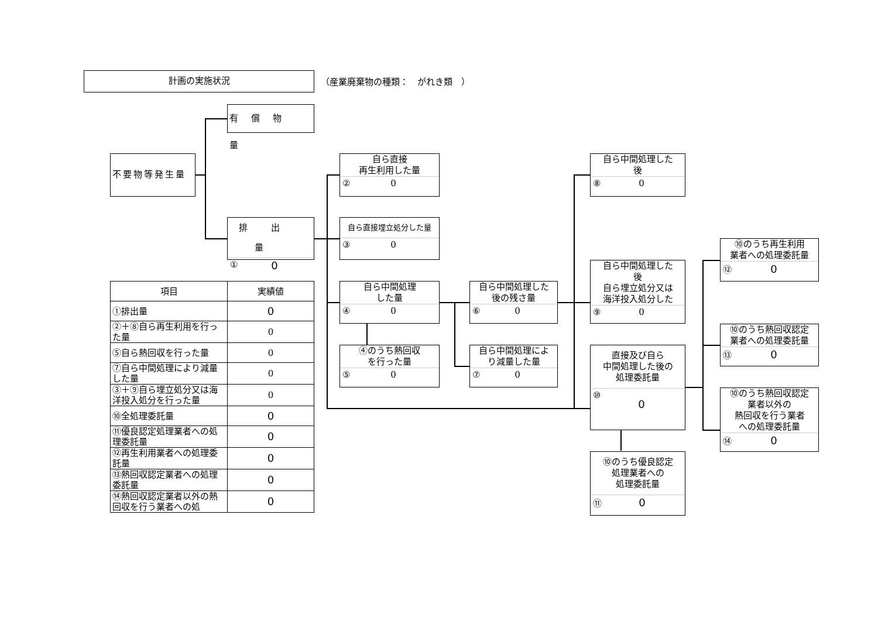計画の実施状況 （産業廃棄物の種類：　がれき類　）
有償物量
不要物等発生量
排出量
① 0
自ら直接
再生利用した量
② 0
自ら直接埋立処分した量
③ 0
自ら中間処理
した量
④ 0
④のうち熱回収
を行った量
⑤ 0
自ら中間処理した
後の残さ量
⑥ 0
自ら中間処理によ
り減量した量
⑦ 0
自ら中間処理した
後
⑧ 0
自ら中間処理した
後
自ら埋立処分又は
海洋投入処分した
⑨ 0
直接及び自ら
中間処理した後の
処理委託量
⑩ 0
⑩のうち優良認定
処理業者への
処理委託量
⑪ 0
⑩のうち再生利用
業者への処理委託量
⑫ 0
⑩のうち熱回収認定
業者への処理委託量
⑬ 0
⑩のうち熱回収認定
業者以外の
熱回収を行う業者
への処理委託量
⑭ 0
| 項目 | 実績値 |
| --- | --- |
| ①排出量 | 0 |
| ②＋⑧自ら再生利用を行った量 | 0 |
| ⑤自ら熱回収を行った量 | 0 |
| ⑦自ら中間処理により減量した量 | 0 |
| ③＋⑨自ら埋立処分又は海洋投入処分を行った量 | 0 |
| ⑩全処理委託量 | 0 |
| ⑪優良認定処理業者への処理委託量 | 0 |
| ⑫再生利用業者への処理委託量 | 0 |
| ⑬熱回収認定業者への処理委託量 | 0 |
| ⑭熱回収認定業者以外の熱回収を行う業者への処 | 0 |